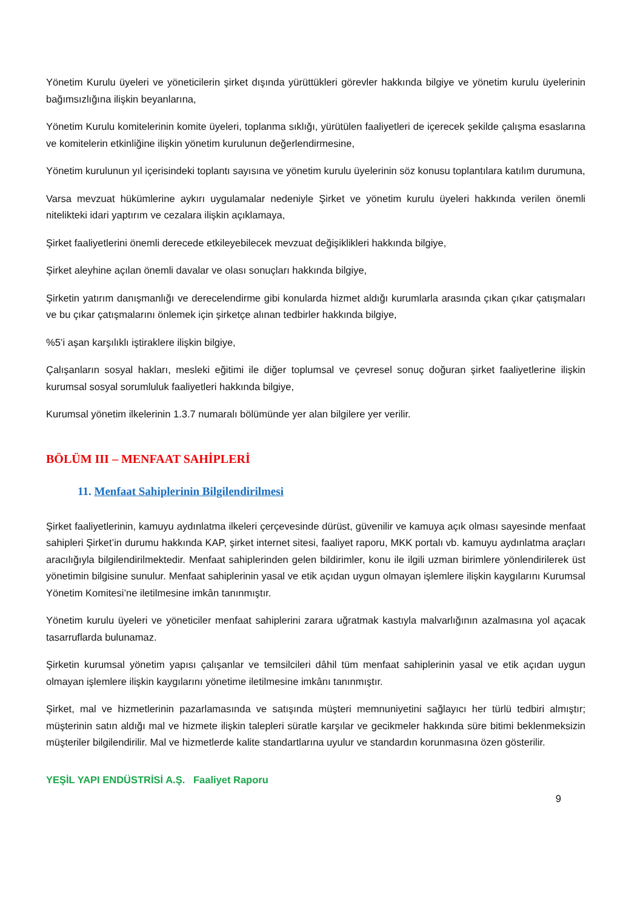Yönetim Kurulu üyeleri ve yöneticilerin şirket dışında yürüttükleri görevler hakkında bilgiye ve yönetim kurulu üyelerinin bağımsızlığına ilişkin beyanlarına,
Yönetim Kurulu komitelerinin komite üyeleri, toplanma sıklığı, yürütülen faaliyetleri de içerecek şekilde çalışma esaslarına ve komitelerin etkinliğine ilişkin yönetim kurulunun değerlendirmesine,
Yönetim kurulunun yıl içerisindeki toplantı sayısına ve yönetim kurulu üyelerinin söz konusu toplantılara katılım durumuna,
Varsa mevzuat hükümlerine aykırı uygulamalar nedeniyle Şirket ve yönetim kurulu üyeleri hakkında verilen önemli nitelikteki idari yaptırım ve cezalara ilişkin açıklamaya,
Şirket faaliyetlerini önemli derecede etkileyebilecek mevzuat değişiklikleri hakkında bilgiye,
Şirket aleyhine açılan önemli davalar ve olası sonuçları hakkında bilgiye,
Şirketin yatırım danışmanlığı ve derecelendirme gibi konularda hizmet aldığı kurumlarla arasında çıkan çıkar çatışmaları ve bu çıkar çatışmalarını önlemek için şirketçe alınan tedbirler hakkında bilgiye,
%5’i aşan karşılıklı iştiraklere ilişkin bilgiye,
Çalışanların sosyal hakları, mesleki eğitimi ile diğer toplumsal ve çevresel sonuç doğuran şirket faaliyetlerine ilişkin kurumsal sosyal sorumluluk faaliyetleri hakkında bilgiye,
Kurumsal yönetim ilkelerinin 1.3.7 numaralı bölümünde yer alan bilgilere yer verilir.
BÖLÜM III – MENFAAT SAHİPLERİ
11. Menfaat Sahiplerinin Bilgilendirilmesi
Şirket faaliyetlerinin, kamuyu aydınlatma ilkeleri çerçevesinde dürüst, güvenilir ve kamuya açık olması sayesinde menfaat sahipleri Şirket’in durumu hakkında KAP, şirket internet sitesi, faaliyet raporu, MKK portalı vb. kamuyu aydınlatma araçları aracılığıyla bilgilendirilmektedir. Menfaat sahiplerinden gelen bildirimler, konu ile ilgili uzman birimlere yönlendirilerek üst yönetimin bilgisine sunulur. Menfaat sahiplerinin yasal ve etik açıdan uygun olmayan işlemlere ilişkin kaygılarını Kurumsal Yönetim Komitesi’ne iletilmesine imkân tanınmıştır.
Yönetim kurulu üyeleri ve yöneticiler menfaat sahiplerini zarara uğratmak kastıyla malvarlığının azalmasına yol açacak tasarruflarda bulunamaz.
Şirketin kurumsal yönetim yapısı çalışanlar ve temsilcileri dâhil tüm menfaat sahiplerinin yasal ve etik açıdan uygun olmayan işlemlere ilişkin kaygılarını yönetime iletilmesine imkânı tanınmıştır.
Şirket, mal ve hizmetlerinin pazarlamasında ve satışında müşteri memnuniyetini sağlayıcı her türlü tedbiri almıştır; müşterinin satın aldığı mal ve hizmete ilişkin talepleri süratle karşılar ve gecikmeler hakkında süre bitimi beklenmeksizin müşteriler bilgilendirilir. Mal ve hizmetlerde kalite standartlarına uyulur ve standardın korunmasına özen gösterilir.
YEŞİL YAPI ENDÜSTRİSİ A.Ş. Faaliyet Raporu
9